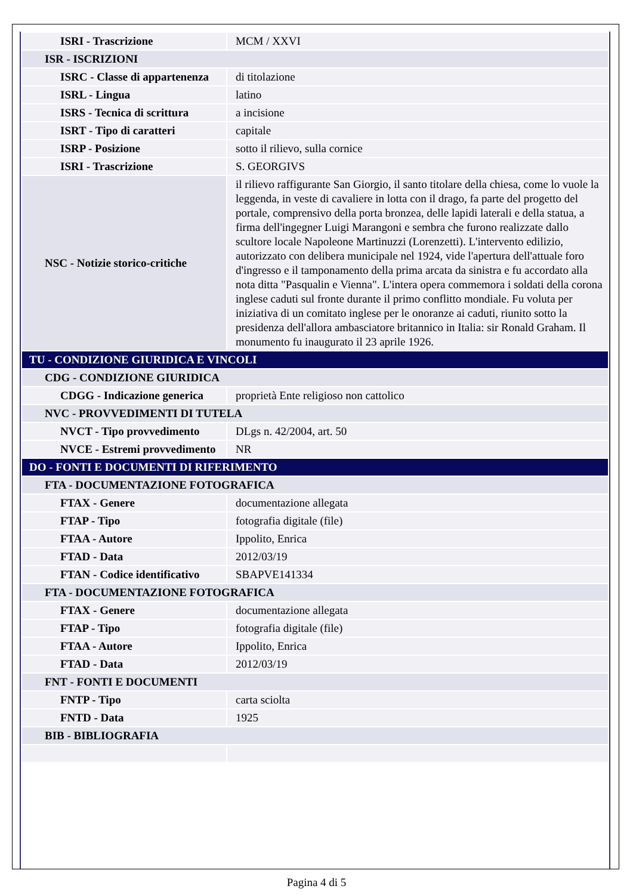| ISRI - Trascrizione | MCM / XXVI |
| ISR - ISCRIZIONI | |
| ISRC - Classe di appartenenza | di titolazione |
| ISRL - Lingua | latino |
| ISRS - Tecnica di scrittura | a incisione |
| ISRT - Tipo di caratteri | capitale |
| ISRP - Posizione | sotto il rilievo, sulla cornice |
| ISRI - Trascrizione | S. GEORGIVS |
| NSC - Notizie storico-critiche | il rilievo raffigurante San Giorgio, il santo titolare della chiesa, come lo vuole la leggenda, in veste di cavaliere in lotta con il drago, fa parte del progetto del portale, comprensivo della porta bronzea, delle lapidi laterali e della statua, a firma dell'ingegner Luigi Marangoni e sembra che furono realizzate dallo scultore locale Napoleone Martinuzzi (Lorenzetti). L'intervento edilizio, autorizzato con delibera municipale nel 1924, vide l'apertura dell'attuale foro d'ingresso e il tamponamento della prima arcata da sinistra e fu accordato alla nota ditta "Pasqualin e Vienna". L'intera opera commemora i soldati della corona inglese caduti sul fronte durante il primo conflitto mondiale. Fu voluta per iniziativa di un comitato inglese per le onoranze ai caduti, riunito sotto la presidenza dell'allora ambasciatore britannico in Italia: sir Ronald Graham. Il monumento fu inaugurato il 23 aprile 1926. |
| TU - CONDIZIONE GIURIDICA E VINCOLI | |
| CDG - CONDIZIONE GIURIDICA | |
| CDGG - Indicazione generica | proprietà Ente religioso non cattolico |
| NVC - PROVVEDIMENTI DI TUTELA | |
| NVCT - Tipo provvedimento | DLgs n. 42/2004, art. 50 |
| NVCE - Estremi provvedimento | NR |
| DO - FONTI E DOCUMENTI DI RIFERIMENTO | |
| FTA - DOCUMENTAZIONE FOTOGRAFICA | |
| FTAX - Genere | documentazione allegata |
| FTAP - Tipo | fotografia digitale (file) |
| FTAA - Autore | Ippolito, Enrica |
| FTAD - Data | 2012/03/19 |
| FTAN - Codice identificativo | SBAPVE141334 |
| FTA - DOCUMENTAZIONE FOTOGRAFICA | |
| FTAX - Genere | documentazione allegata |
| FTAP - Tipo | fotografia digitale (file) |
| FTAA - Autore | Ippolito, Enrica |
| FTAD - Data | 2012/03/19 |
| FNT - FONTI E DOCUMENTI | |
| FNTP - Tipo | carta sciolta |
| FNTD - Data | 1925 |
| BIB - BIBLIOGRAFIA | |
Pagina 4 di 5